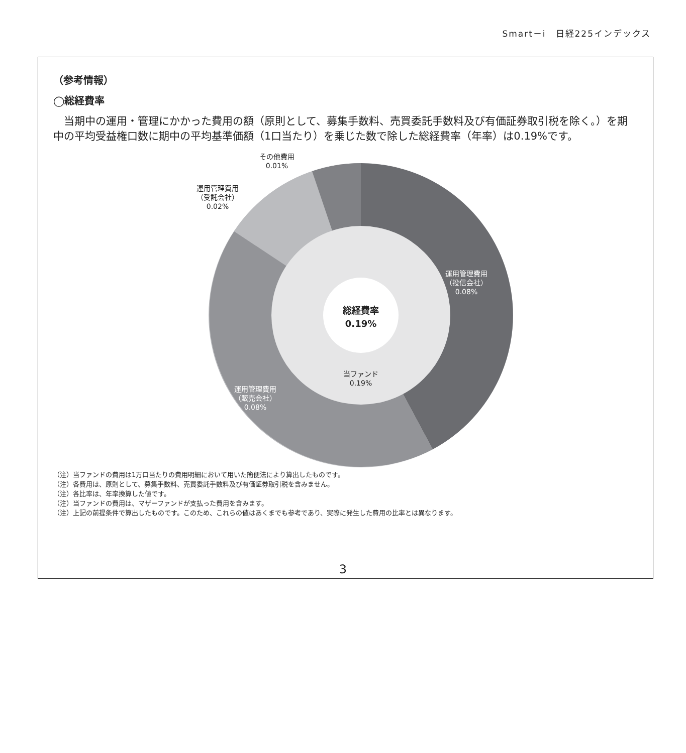Smart－i　日経225インデックス
（参考情報）
◯総経費率
当期中の運用・管理にかかった費用の額（原則として、募集手数料、売買委託手数料及び有価証券取引税を除く。）を期中の平均受益権口数に期中の平均基準価額（1口当たり）を乗じた数で除した総経費率（年率）は0.19%です。
その他費用
0.01%
運用管理費用
（受託会社）
0.02%
運用管理費用
（投信会社）
0.08%
総経費率
0.19%
当ファンド
0.19%
運用管理費用
（販売会社）
0.08%
（注）当ファンドの費用は1万口当たりの費用明細において用いた簡便法により算出したものです。
（注）各費用は、原則として、募集手数料、売買委託手数料及び有価証券取引税を含みません。
（注）各比率は、年率換算した値です。
（注）当ファンドの費用は、マザーファンドが支払った費用を含みます。
（注）上記の前提条件で算出したものです。このため、これらの値はあくまでも参考であり、実際に発生した費用の比率とは異なります。
3